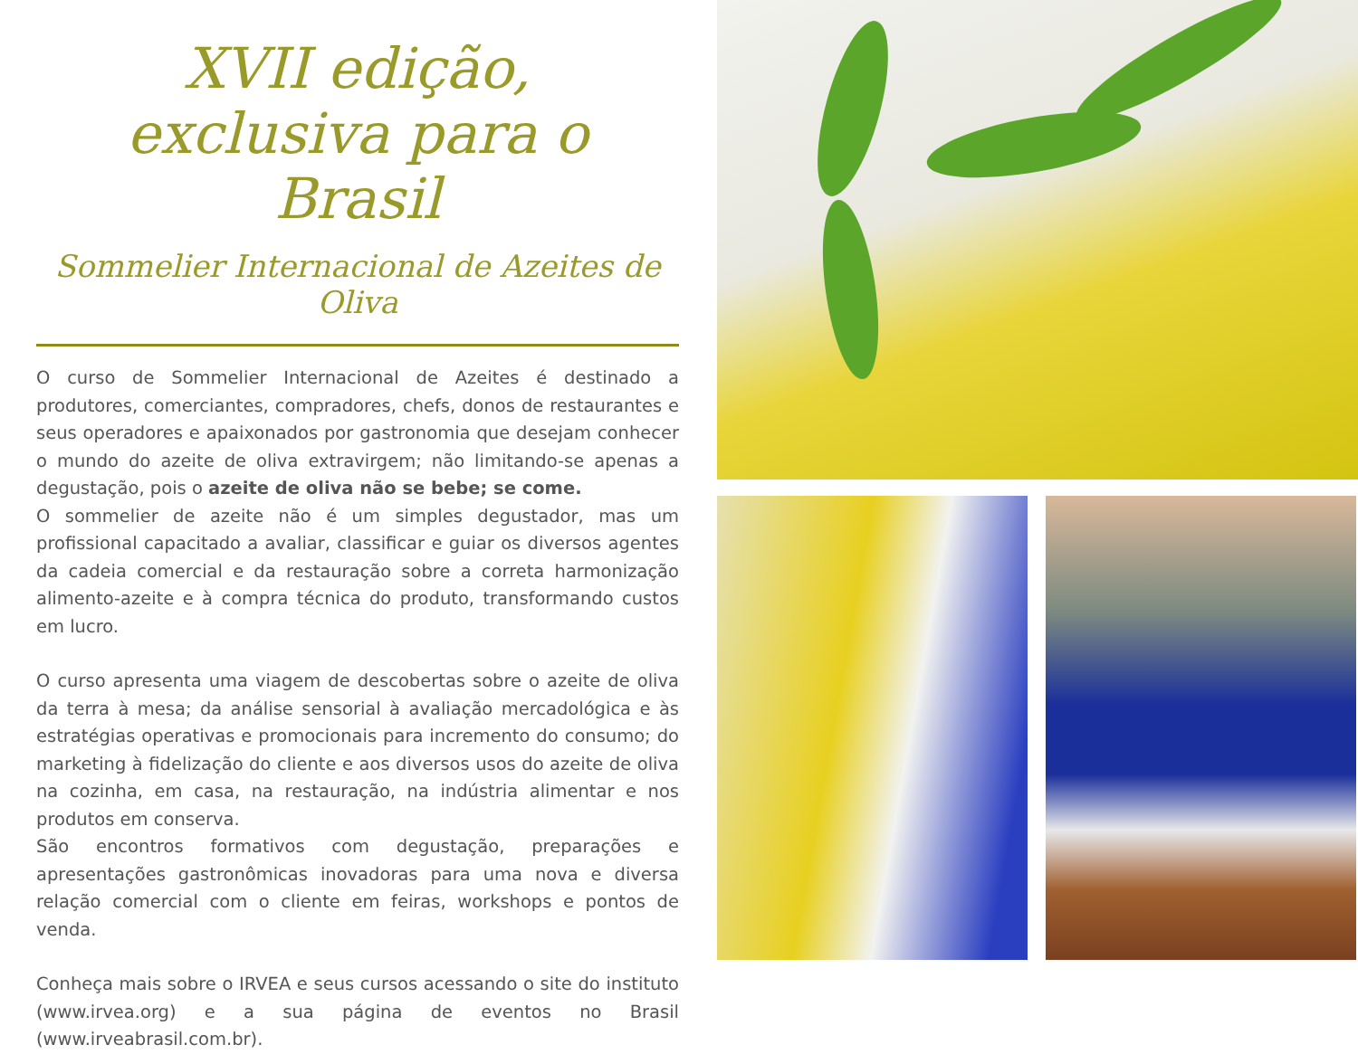XVII edição,
exclusiva para o Brasil
Sommelier Internacional de Azeites de Oliva
O curso de Sommelier Internacional de Azeites é destinado a produtores, comerciantes, compradores, chefs, donos de restaurantes e seus operadores e apaixonados por gastronomia que desejam conhecer o mundo do azeite de oliva extravirgem; não limitando-se apenas a degustação, pois o azeite de oliva não se bebe; se come.
O sommelier de azeite não é um simples degustador, mas um profissional capacitado a avaliar, classificar e guiar os diversos agentes da cadeia comercial e da restauração sobre a correta harmonização alimento-azeite e à compra técnica do produto, transformando custos em lucro.
O curso apresenta uma viagem de descobertas sobre o azeite de oliva da terra à mesa; da análise sensorial à avaliação mercadológica e às estratégias operativas e promocionais para incremento do consumo; do marketing à fidelização do cliente e aos diversos usos do azeite de oliva na cozinha, em casa, na restauração, na indústria alimentar e nos produtos em conserva.
São encontros formativos com degustação, preparações e apresentações gastronômicas inovadoras para uma nova e diversa relação comercial com o cliente em feiras, workshops e pontos de venda.
Conheça mais sobre o IRVEA e seus cursos acessando o site do instituto (www.irvea.org) e a sua página de eventos no Brasil (www.irveabrasil.com.br).